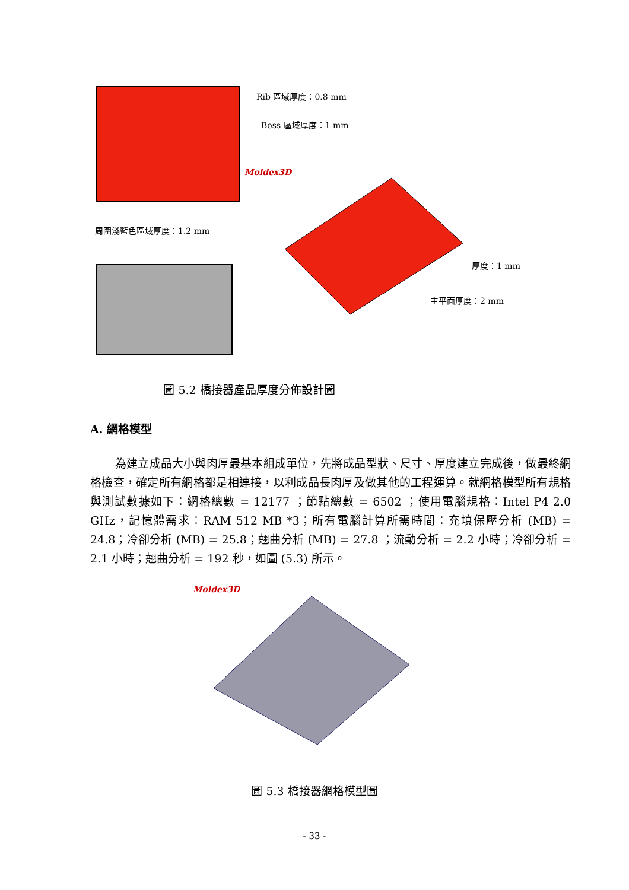Rib 區域厚度：0.8 mm
Boss 區域厚度：1 mm
周圍淺藍色區域厚度：1.2 mm
Moldex3D
厚度：1 mm
主平面厚度：2 mm
圖 5.2 橋接器產品厚度分佈設計圖
A. 網格模型
為建立成品大小與肉厚最基本組成單位，先將成品型狀、尺寸、厚度建立完成後，做最終網格檢查，確定所有網格都是相連接，以利成品長肉厚及做其他的工程運算。就網格模型所有規格與測試數據如下：網格總數 = 12177 ；節點總數 = 6502 ；使用電腦規格：Intel P4 2.0 GHz，記憶體需求：RAM 512 MB *3；所有電腦計算所需時間：充填保壓分析 (MB) = 24.8；冷卻分析 (MB) = 25.8；翹曲分析 (MB) = 27.8 ；流動分析 = 2.2 小時；冷卻分析 = 2.1 小時；翹曲分析 = 192 秒，如圖 (5.3) 所示。
Moldex3D
圖 5.3 橋接器網格模型圖
- 33 -